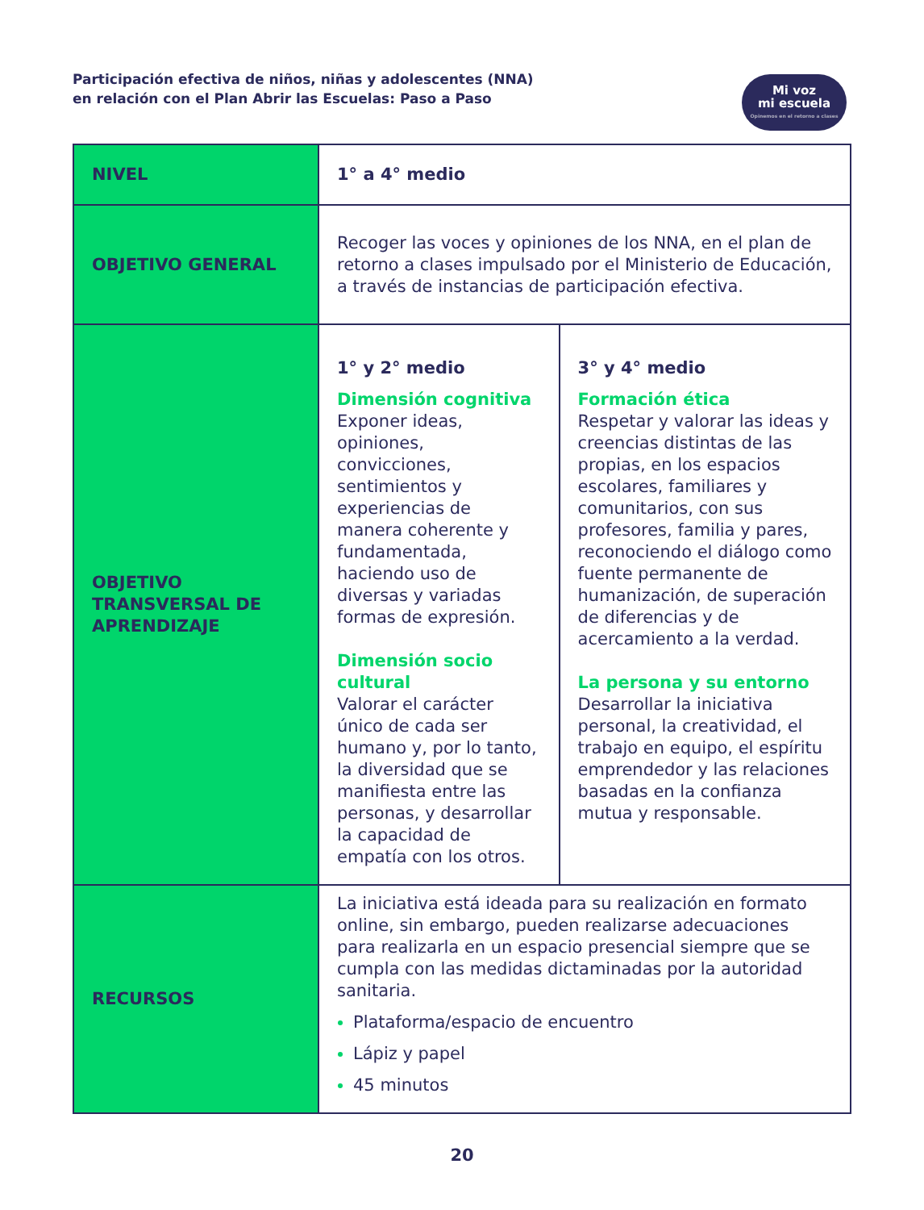Participación efectiva de niños, niñas y adolescentes (NNA)
en relación con el Plan Abrir las Escuelas: Paso a Paso
Mi voz
mi escuela
Opinemos en el retorno a clases
| NIVEL | 1° a 4° medio | |
| OBJETIVO GENERAL | Recoger las voces y opiniones de los NNA, en el plan de retorno a clases impulsado por el Ministerio de Educación, a través de instancias de participación efectiva. | |
| OBJETIVO TRANSVERSAL DE APRENDIZAJE | 1° y 2° medio Dimensión cognitiva Exponer ideas, opiniones, convicciones, sentimientos y experiencias de manera coherente y fundamentada, haciendo uso de diversas y variadas formas de expresión. Dimensión socio cultural Valorar el carácter único de cada ser humano y, por lo tanto, la diversidad que se manifiesta entre las personas, y desarrollar la capacidad de empatía con los otros. | 3° y 4° medio Formación ética Respetar y valorar las ideas y creencias distintas de las propias, en los espacios escolares, familiares y comunitarios, con sus profesores, familia y pares, reconociendo el diálogo como fuente permanente de humanización, de superación de diferencias y de acercamiento a la verdad. La persona y su entorno Desarrollar la iniciativa personal, la creatividad, el trabajo en equipo, el espíritu emprendedor y las relaciones basadas en la confianza mutua y responsable. |
| RECURSOS | La iniciativa está ideada para su realización en formato online, sin embargo, pueden realizarse adecuaciones para realizarla en un espacio presencial siempre que se cumpla con las medidas dictaminadas por la autoridad sanitaria. Plataforma/espacio de encuentro Lápiz y papel 45 minutos | |
20